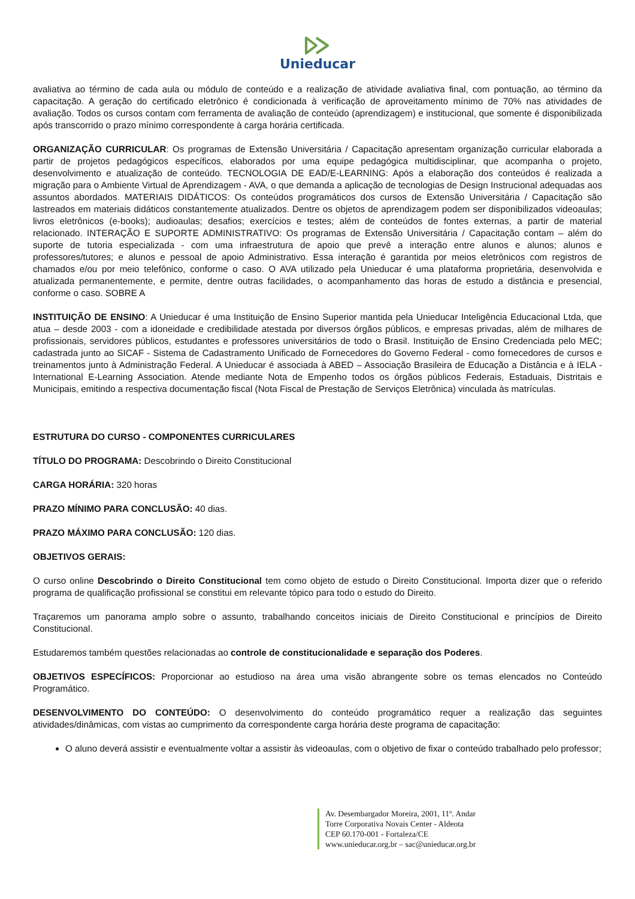Unieducar
avaliativa ao término de cada aula ou módulo de conteúdo e a realização de atividade avaliativa final, com pontuação, ao término da capacitação. A geração do certificado eletrônico é condicionada à verificação de aproveitamento mínimo de 70% nas atividades de avaliação. Todos os cursos contam com ferramenta de avaliação de conteúdo (aprendizagem) e institucional, que somente é disponibilizada após transcorrido o prazo mínimo correspondente à carga horária certificada.
ORGANIZAÇÃO CURRICULAR: Os programas de Extensão Universitária / Capacitação apresentam organização curricular elaborada a partir de projetos pedagógicos específicos, elaborados por uma equipe pedagógica multidisciplinar, que acompanha o projeto, desenvolvimento e atualização de conteúdo. TECNOLOGIA DE EAD/E-LEARNING: Após a elaboração dos conteúdos é realizada a migração para o Ambiente Virtual de Aprendizagem - AVA, o que demanda a aplicação de tecnologias de Design Instrucional adequadas aos assuntos abordados. MATERIAIS DIDÁTICOS: Os conteúdos programáticos dos cursos de Extensão Universitária / Capacitação são lastreados em materiais didáticos constantemente atualizados. Dentre os objetos de aprendizagem podem ser disponibilizados videoaulas; livros eletrônicos (e-books); audioaulas; desafios; exercícios e testes; além de conteúdos de fontes externas, a partir de material relacionado. INTERAÇÃO E SUPORTE ADMINISTRATIVO: Os programas de Extensão Universitária / Capacitação contam – além do suporte de tutoria especializada - com uma infraestrutura de apoio que prevê a interação entre alunos e alunos; alunos e professores/tutores; e alunos e pessoal de apoio Administrativo. Essa interação é garantida por meios eletrônicos com registros de chamados e/ou por meio telefônico, conforme o caso. O AVA utilizado pela Unieducar é uma plataforma proprietária, desenvolvida e atualizada permanentemente, e permite, dentre outras facilidades, o acompanhamento das horas de estudo a distância e presencial, conforme o caso. SOBRE A
INSTITUIÇÃO DE ENSINO: A Unieducar é uma Instituição de Ensino Superior mantida pela Unieducar Inteligência Educacional Ltda, que atua – desde 2003 - com a idoneidade e credibilidade atestada por diversos órgãos públicos, e empresas privadas, além de milhares de profissionais, servidores públicos, estudantes e professores universitários de todo o Brasil. Instituição de Ensino Credenciada pelo MEC; cadastrada junto ao SICAF - Sistema de Cadastramento Unificado de Fornecedores do Governo Federal - como fornecedores de cursos e treinamentos junto à Administração Federal. A Unieducar é associada à ABED – Associação Brasileira de Educação a Distância e à IELA - International E-Learning Association. Atende mediante Nota de Empenho todos os órgãos públicos Federais, Estaduais, Distritais e Municipais, emitindo a respectiva documentação fiscal (Nota Fiscal de Prestação de Serviços Eletrônica) vinculada às matrículas.
ESTRUTURA DO CURSO - COMPONENTES CURRICULARES
TÍTULO DO PROGRAMA: Descobrindo o Direito Constitucional
CARGA HORÁRIA: 320 horas
PRAZO MÍNIMO PARA CONCLUSÃO: 40 dias.
PRAZO MÁXIMO PARA CONCLUSÃO: 120 dias.
OBJETIVOS GERAIS:
O curso online Descobrindo o Direito Constitucional tem como objeto de estudo o Direito Constitucional. Importa dizer que o referido programa de qualificação profissional se constitui em relevante tópico para todo o estudo do Direito.
Traçaremos um panorama amplo sobre o assunto, trabalhando conceitos iniciais de Direito Constitucional e princípios de Direito Constitucional.
Estudaremos também questões relacionadas ao controle de constitucionalidade e separação dos Poderes.
OBJETIVOS ESPECÍFICOS: Proporcionar ao estudioso na área uma visão abrangente sobre os temas elencados no Conteúdo Programático.
DESENVOLVIMENTO DO CONTEÚDO: O desenvolvimento do conteúdo programático requer a realização das seguintes atividades/dinâmicas, com vistas ao cumprimento da correspondente carga horária deste programa de capacitação:
O aluno deverá assistir e eventualmente voltar a assistir às videoaulas, com o objetivo de fixar o conteúdo trabalhado pelo professor;
Av. Desembargador Moreira, 2001, 11º. Andar
Torre Corporativa Novais Center - Aldeota
CEP 60.170-001 - Fortaleza/CE
www.unieducar.org.br – sac@unieducar.org.br